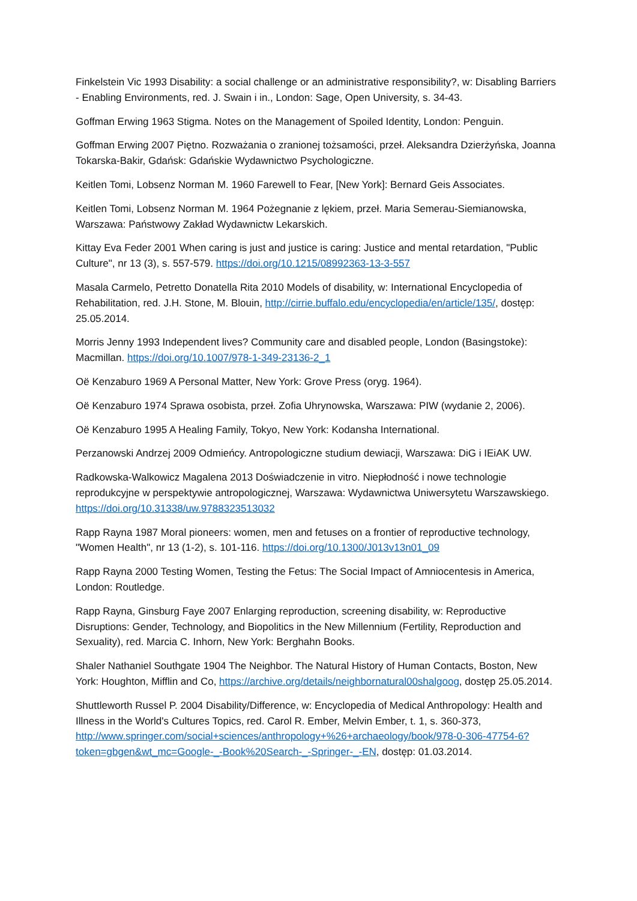Finkelstein Vic 1993 Disability: a social challenge or an administrative responsibility?, w: Disabling Barriers - Enabling Environments, red. J. Swain i in., London: Sage, Open University, s. 34-43.
Goffman Erwing 1963 Stigma. Notes on the Management of Spoiled Identity, London: Penguin.
Goffman Erwing 2007 Piętno. Rozważania o zranionej tożsamości, przeł. Aleksandra Dzierżyńska, Joanna Tokarska-Bakir, Gdańsk: Gdańskie Wydawnictwo Psychologiczne.
Keitlen Tomi, Lobsenz Norman M. 1960 Farewell to Fear, [New York]: Bernard Geis Associates.
Keitlen Tomi, Lobsenz Norman M. 1964 Pożegnanie z lękiem, przeł. Maria Semerau-Siemianowska, Warszawa: Państwowy Zakład Wydawnictw Lekarskich.
Kittay Eva Feder 2001 When caring is just and justice is caring: Justice and mental retardation, "Public Culture", nr 13 (3), s. 557-579. https://doi.org/10.1215/08992363-13-3-557
Masala Carmelo, Petretto Donatella Rita 2010 Models of disability, w: International Encyclopedia of Rehabilitation, red. J.H. Stone, M. Blouin, http://cirrie.buffalo.edu/encyclopedia/en/article/135/, dostęp: 25.05.2014.
Morris Jenny 1993 Independent lives? Community care and disabled people, London (Basingstoke): Macmillan. https://doi.org/10.1007/978-1-349-23136-2_1
Oë Kenzaburo 1969 A Personal Matter, New York: Grove Press (oryg. 1964).
Oë Kenzaburo 1974 Sprawa osobista, przeł. Zofia Uhrynowska, Warszawa: PIW (wydanie 2, 2006).
Oë Kenzaburo 1995 A Healing Family, Tokyo, New York: Kodansha International.
Perzanowski Andrzej 2009 Odmieńcy. Antropologiczne studium dewiacji, Warszawa: DiG i IEiAK UW.
Radkowska-Walkowicz Magalena 2013 Doświadczenie in vitro. Niepłodność i nowe technologie reprodukcyjne w perspektywie antropologicznej, Warszawa: Wydawnictwa Uniwersytetu Warszawskiego. https://doi.org/10.31338/uw.9788323513032
Rapp Rayna 1987 Moral pioneers: women, men and fetuses on a frontier of reproductive technology, "Women Health", nr 13 (1-2), s. 101-116. https://doi.org/10.1300/J013v13n01_09
Rapp Rayna 2000 Testing Women, Testing the Fetus: The Social Impact of Amniocentesis in America, London: Routledge.
Rapp Rayna, Ginsburg Faye 2007 Enlarging reproduction, screening disability, w: Reproductive Disruptions: Gender, Technology, and Biopolitics in the New Millennium (Fertility, Reproduction and Sexuality), red. Marcia C. Inhorn, New York: Berghahn Books.
Shaler Nathaniel Southgate 1904 The Neighbor. The Natural History of Human Contacts, Boston, New York: Houghton, Mifflin and Co, https://archive.org/details/neighbornatural00shalgoog, dostęp 25.05.2014.
Shuttleworth Russel P. 2004 Disability/Difference, w: Encyclopedia of Medical Anthropology: Health and Illness in the World's Cultures Topics, red. Carol R. Ember, Melvin Ember, t. 1, s. 360-373, http://www.springer.com/social+sciences/anthropology+%26+archaeology/book/978-0-306-47754-6?token=gbgen&wt_mc=Google-_-Book%20Search-_-Springer-_-EN, dostęp: 01.03.2014.